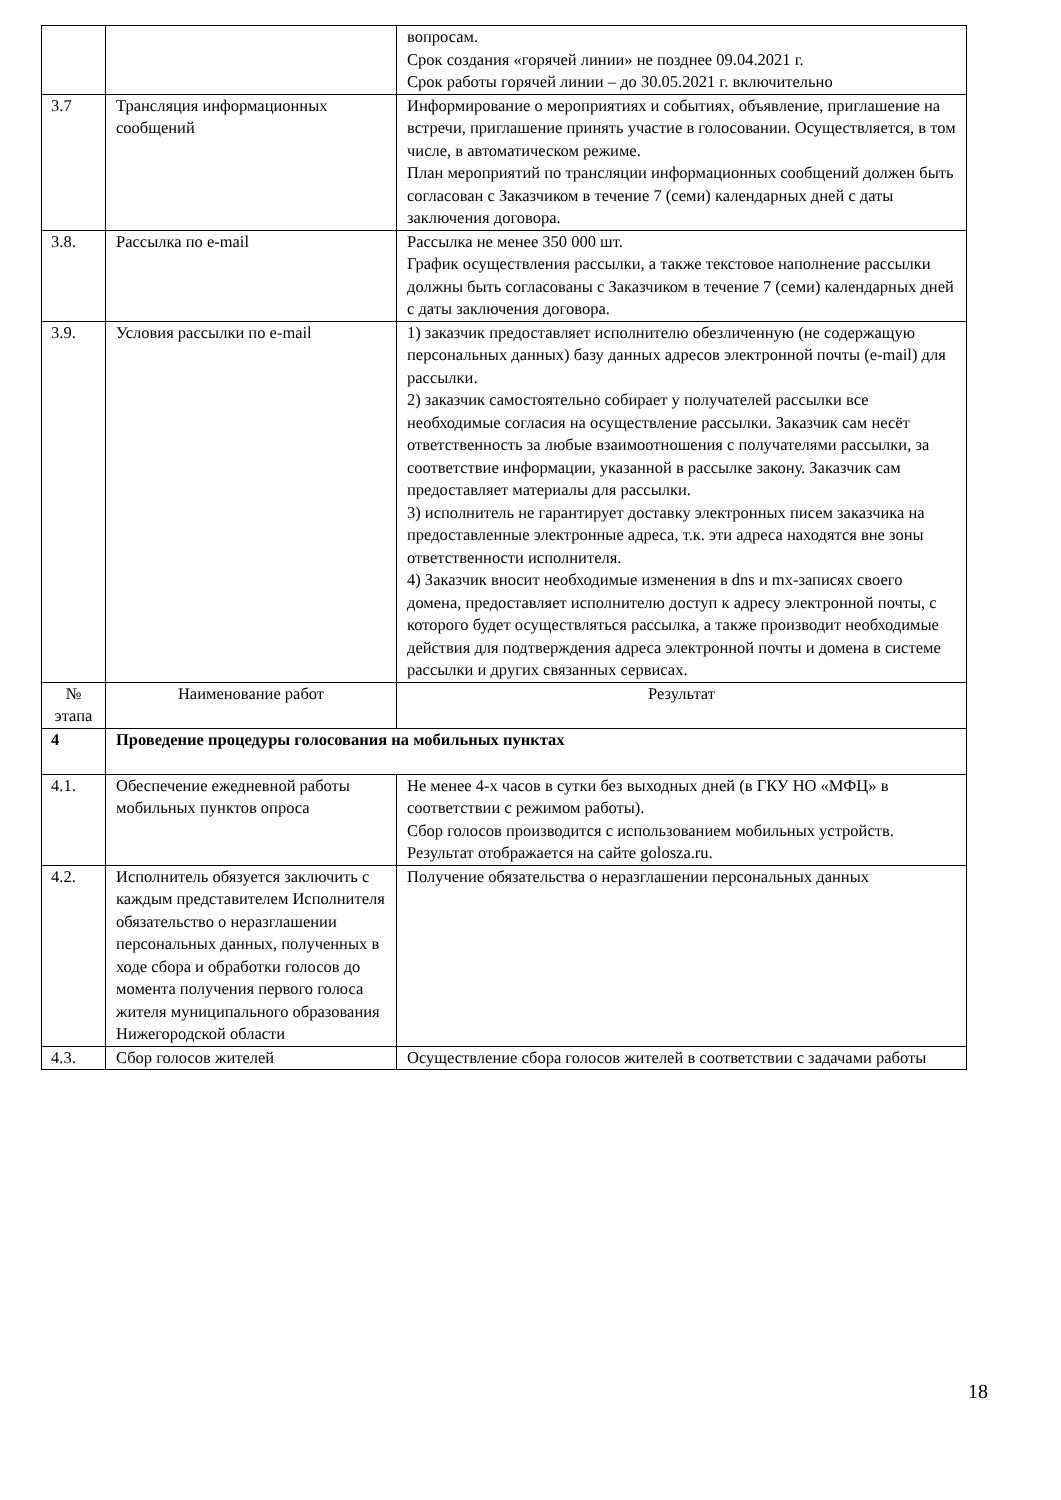| | | вопросам. Срок создания «горячей линии» не позднее 09.04.2021 г. Срок работы горячей линии – до 30.05.2021 г. включительно |
| 3.7 | Трансляция информационных сообщений | Информирование о мероприятиях и событиях, объявление, приглашение на встречи, приглашение принять участие в голосовании. Осуществляется, в том числе, в автоматическом режиме. План мероприятий по трансляции информационных сообщений должен быть согласован с Заказчиком в течение 7 (семи) календарных дней с даты заключения договора. |
| 3.8. | Рассылка по e-mail | Рассылка не менее 350 000 шт. График осуществления рассылки, а также текстовое наполнение рассылки должны быть согласованы с Заказчиком в течение 7 (семи) календарных дней с даты заключения договора. |
| 3.9. | Условия рассылки по e-mail | 1) заказчик предоставляет исполнителю обезличенную (не содержащую персональных данных) базу данных адресов электронной почты (e-mail) для рассылки. 2) заказчик самостоятельно собирает у получателей рассылки все необходимые согласия на осуществление рассылки. Заказчик сам несёт ответственность за любые взаимоотношения с получателями рассылки, за соответствие информации, указанной в рассылке закону. Заказчик сам предоставляет материалы для рассылки. 3) исполнитель не гарантирует доставку электронных писем заказчика на предоставленные электронные адреса, т.к. эти адреса находятся вне зоны ответственности исполнителя. 4) Заказчик вносит необходимые изменения в dns и mx-записях своего домена, предоставляет исполнителю доступ к адресу электронной почты, с которого будет осуществляться рассылка, а также производит необходимые действия для подтверждения адреса электронной почты и домена в системе рассылки и других связанных сервисах. |
| № этапа | Наименование работ | Результат |
| 4 | Проведение процедуры голосования на мобильных пунктах | |
| 4.1. | Обеспечение ежедневной работы мобильных пунктов опроса | Не менее 4-х часов в сутки без выходных дней (в ГКУ НО «МФЦ» в соответствии с режимом работы). Сбор голосов производится с использованием мобильных устройств. Результат отображается на сайте golosza.ru. |
| 4.2. | Исполнитель обязуется заключить с каждым представителем Исполнителя обязательство о неразглашении персональных данных, полученных в ходе сбора и обработки голосов до момента получения первого голоса жителя муниципального образования Нижегородской области | Получение обязательства о неразглашении персональных данных |
| 4.3. | Сбор голосов жителей | Осуществление сбора голосов жителей в соответствии с задачами работы |
18